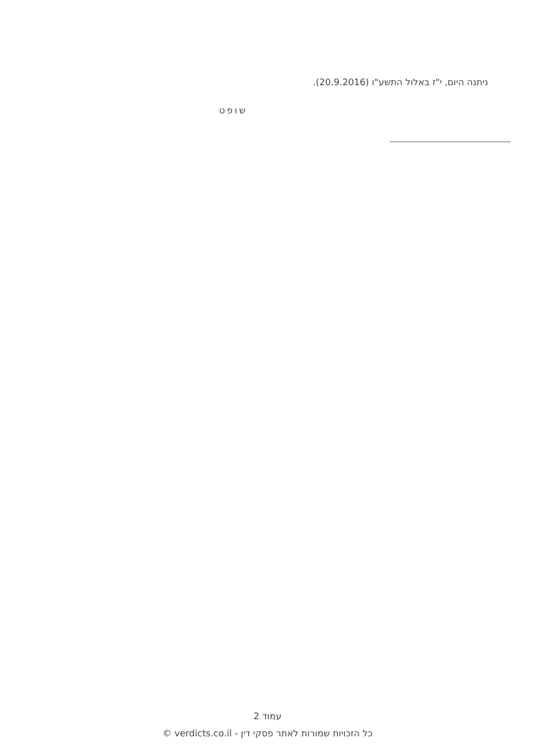ניתנה היום, י"ז באלול התשע"ו (20.9.2016).
שופט
עמוד 2
כל הזכויות שמורות לאתר פסקי דין - verdicts.co.il ©